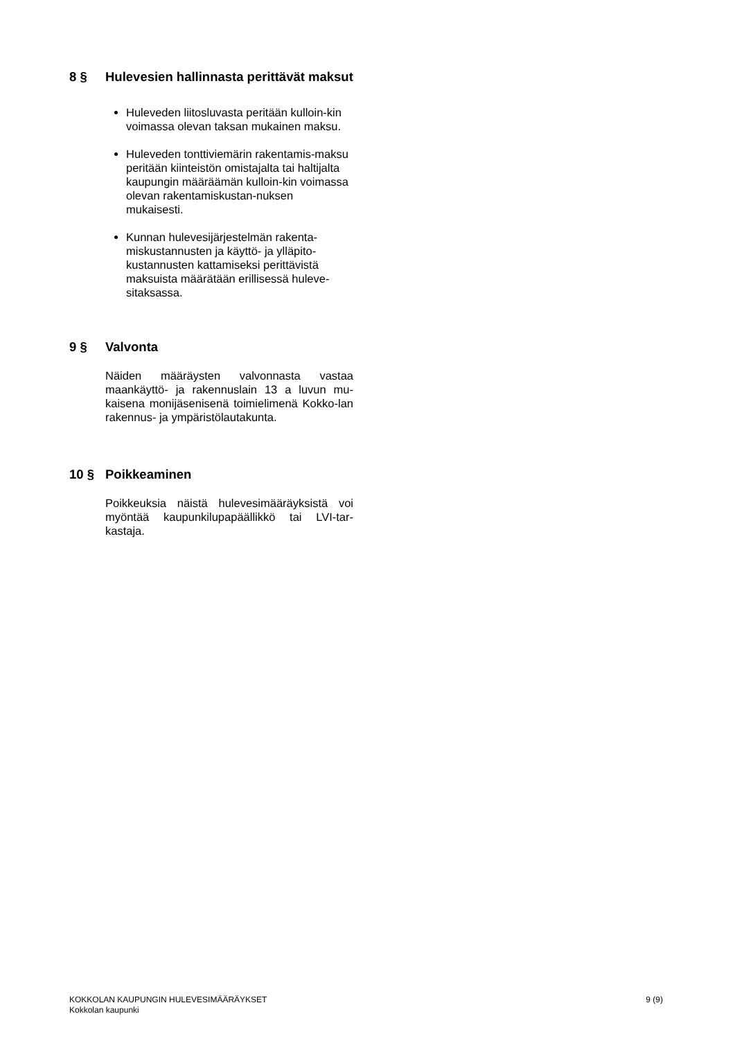8 § Hulevesien hallinnasta perittävät maksut
Huleveden liitosluvasta peritään kulloin-kin voimassa olevan taksan mukainen maksu.
Huleveden tonttiviemärin rakentamis-maksu peritään kiinteistön omistajalta tai haltijalta kaupungin määräämän kulloin-kin voimassa olevan rakentamiskustan-nuksen mukaisesti.
Kunnan hulevesijärjestelmän rakenta-miskustannusten ja käyttö- ja ylläpito-kustannusten kattamiseksi perittävistä maksuista määrätään erillisessä huleve-sitaksassa.
9 § Valvonta
Näiden määräysten valvonnasta vastaa maankäyttö- ja rakennuslain 13 a luvun mu-kaisena monijäsenisenä toimielimenä Kokko-lan rakennus- ja ympäristölautakunta.
10 § Poikkeaminen
Poikkeuksia näistä hulevesimääräyksistä voi myöntää kaupunkilupapäällikkö tai LVI-tar-kastaja.
KOKKOLAN KAUPUNGIN HULEVESIMÄÄRÄYKSET
Kokkolan kaupunki
9 (9)